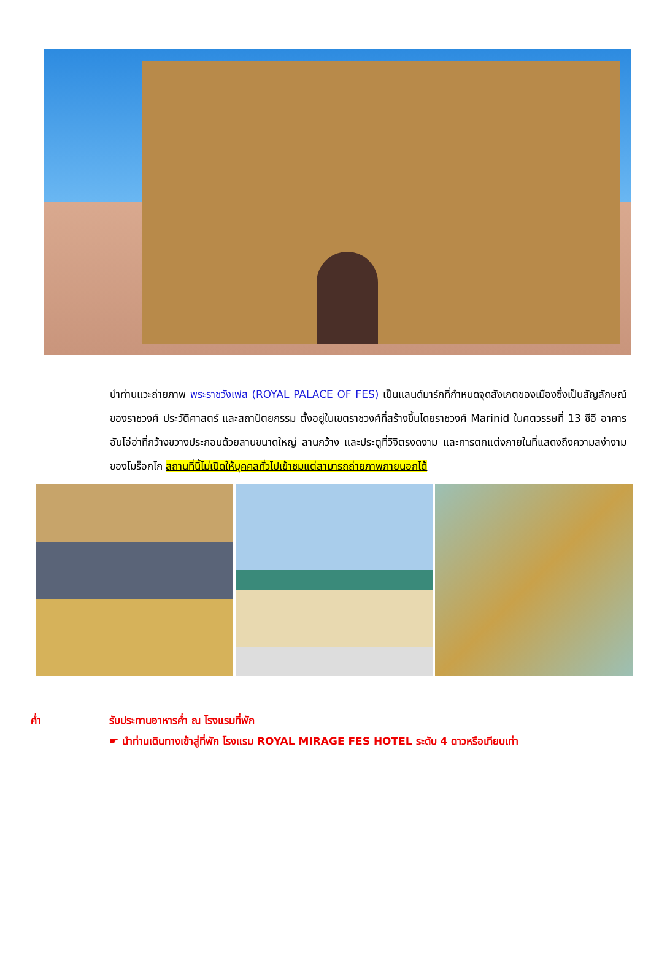นำท่านแวะถ่ายภาพ พระราชวังเฟส (ROYAL PALACE OF FES) เป็นแลนด์มาร์กที่กำหนดจุดสังเกตของเมืองซึ่งเป็นสัญลักษณ์ของราชวงศ์ ประวัติศาสตร์ และสถาปัตยกรรม ตั้งอยู่ในเขตราชวงศ์ที่สร้างขึ้นโดยราชวงศ์ Marinid ในศตวรรษที่ 13 ซีอี อาคารอันโอ่อ่าที่กว้างขวางประกอบด้วยลานขนาดใหญ่ ลานกว้าง และประตูที่วิจิตรงดงาม และการตกแต่งภายในที่แสดงถึงความสง่างามของโมร็อกโก สถานที่นี้ไม่เปิดให้บุคคลทั่วไปเข้าชมแต่สามารถถ่ายภาพภายนอกได้
ค่ำ รับประทานอาหารค่ำ ณ โรงแรมที่พัก
☛ นำท่านเดินทางเข้าสู่ที่พัก โรงแรม ROYAL MIRAGE FES HOTEL ระดับ 4 ดาวหรือเทียบเท่า